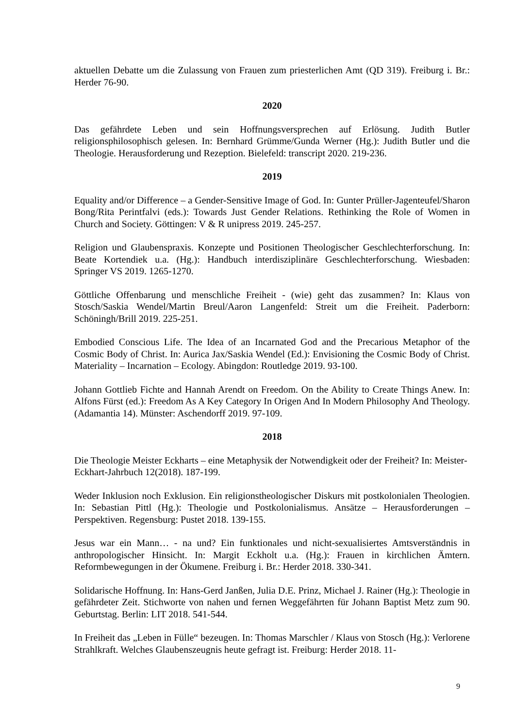aktuellen Debatte um die Zulassung von Frauen zum priesterlichen Amt (QD 319). Freiburg i. Br.: Herder 76-90.
2020
Das gefährdete Leben und sein Hoffnungsversprechen auf Erlösung. Judith Butler religionsphilosophisch gelesen. In: Bernhard Grümme/Gunda Werner (Hg.): Judith Butler und die Theologie. Herausforderung und Rezeption. Bielefeld: transcript 2020. 219-236.
2019
Equality and/or Difference – a Gender-Sensitive Image of God. In: Gunter Prüller-Jagenteufel/Sharon Bong/Rita Perintfalvi (eds.): Towards Just Gender Relations. Rethinking the Role of Women in Church and Society. Göttingen: V & R unipress 2019. 245-257.
Religion und Glaubenspraxis. Konzepte und Positionen Theologischer Geschlechterforschung. In: Beate Kortendiek u.a. (Hg.): Handbuch interdisziplinäre Geschlechterforschung. Wiesbaden: Springer VS 2019. 1265-1270.
Göttliche Offenbarung und menschliche Freiheit - (wie) geht das zusammen? In: Klaus von Stosch/Saskia Wendel/Martin Breul/Aaron Langenfeld: Streit um die Freiheit. Paderborn: Schöningh/Brill 2019. 225-251.
Embodied Conscious Life. The Idea of an Incarnated God and the Precarious Metaphor of the Cosmic Body of Christ. In: Aurica Jax/Saskia Wendel (Ed.): Envisioning the Cosmic Body of Christ. Materiality – Incarnation – Ecology. Abingdon: Routledge 2019. 93-100.
Johann Gottlieb Fichte and Hannah Arendt on Freedom. On the Ability to Create Things Anew. In: Alfons Fürst (ed.): Freedom As A Key Category In Origen And In Modern Philosophy And Theology. (Adamantia 14). Münster: Aschendorff 2019. 97-109.
2018
Die Theologie Meister Eckharts – eine Metaphysik der Notwendigkeit oder der Freiheit? In: Meister-Eckhart-Jahrbuch 12(2018). 187-199.
Weder Inklusion noch Exklusion. Ein religionstheologischer Diskurs mit postkolonialen Theologien. In: Sebastian Pittl (Hg.): Theologie und Postkolonialismus. Ansätze – Herausforderungen – Perspektiven. Regensburg: Pustet 2018. 139-155.
Jesus war ein Mann… - na und? Ein funktionales und nicht-sexualisiertes Amtsverständnis in anthropologischer Hinsicht. In: Margit Eckholt u.a. (Hg.): Frauen in kirchlichen Ämtern. Reformbewegungen in der Ökumene. Freiburg i. Br.: Herder 2018. 330-341.
Solidarische Hoffnung. In: Hans-Gerd Janßen, Julia D.E. Prinz, Michael J. Rainer (Hg.): Theologie in gefährdeter Zeit. Stichworte von nahen und fernen Weggefährten für Johann Baptist Metz zum 90. Geburtstag. Berlin: LIT 2018. 541-544.
In Freiheit das „Leben in Fülle“ bezeugen. In: Thomas Marschler / Klaus von Stosch (Hg.): Verlorene Strahlkraft. Welches Glaubenszeugnis heute gefragt ist. Freiburg: Herder 2018. 11-
9